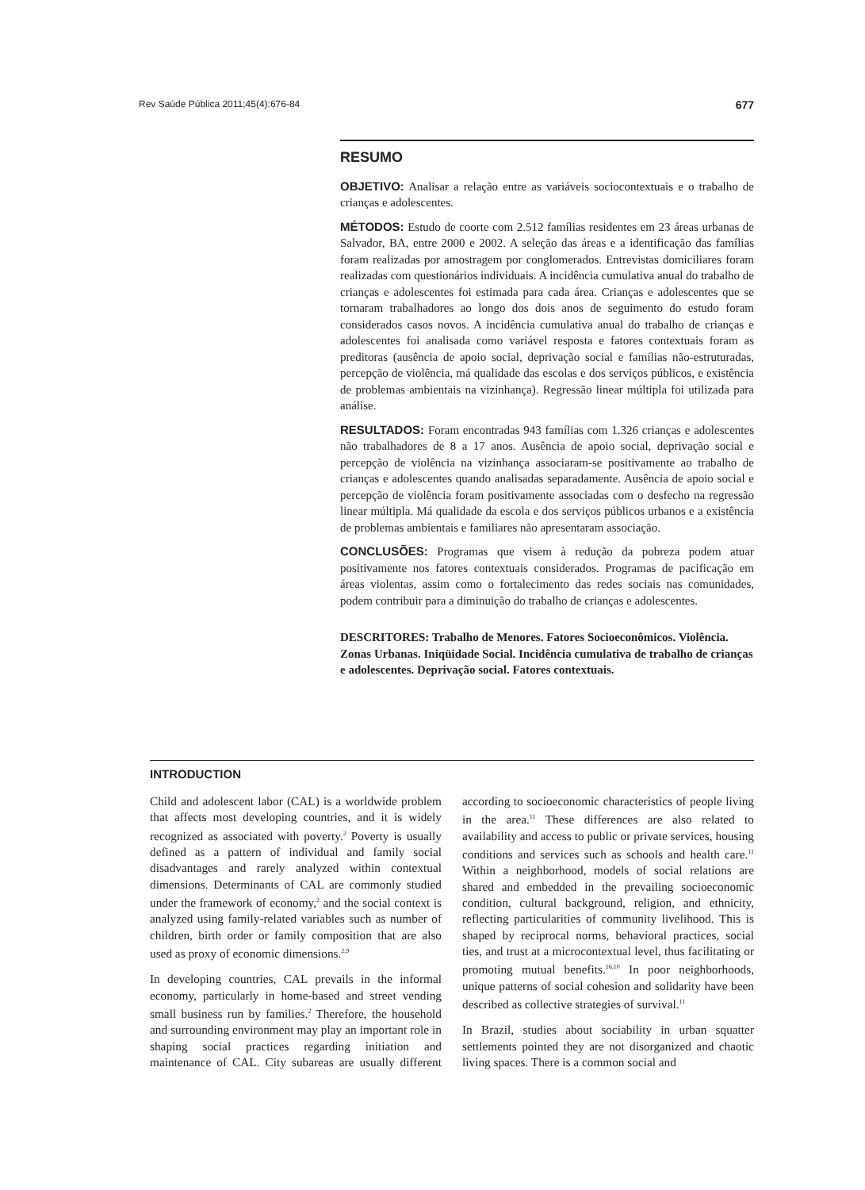Rev Saúde Pública 2011;45(4):676-84 677
RESUMO
OBJETIVO: Analisar a relação entre as variáveis sociocontextuais e o trabalho de crianças e adolescentes.
MÉTODOS: Estudo de coorte com 2.512 famílias residentes em 23 áreas urbanas de Salvador, BA, entre 2000 e 2002. A seleção das áreas e a identificação das famílias foram realizadas por amostragem por conglomerados. Entrevistas domiciliares foram realizadas com questionários individuais. A incidência cumulativa anual do trabalho de crianças e adolescentes foi estimada para cada área. Crianças e adolescentes que se tornaram trabalhadores ao longo dos dois anos de seguimento do estudo foram considerados casos novos. A incidência cumulativa anual do trabalho de crianças e adolescentes foi analisada como variável resposta e fatores contextuais foram as preditoras (ausência de apoio social, deprivação social e famílias não-estruturadas, percepção de violência, má qualidade das escolas e dos serviços públicos, e existência de problemas ambientais na vizinhança). Regressão linear múltipla foi utilizada para análise.
RESULTADOS: Foram encontradas 943 famílias com 1.326 crianças e adolescentes não trabalhadores de 8 a 17 anos. Ausência de apoio social, deprivação social e percepção de violência na vizinhança associaram-se positivamente ao trabalho de crianças e adolescentes quando analisadas separadamente. Ausência de apoio social e percepção de violência foram positivamente associadas com o desfecho na regressão linear múltipla. Má qualidade da escola e dos serviços públicos urbanos e a existência de problemas ambientais e familiares não apresentaram associação.
CONCLUSÕES: Programas que visem à redução da pobreza podem atuar positivamente nos fatores contextuais considerados. Programas de pacificação em áreas violentas, assim como o fortalecimento das redes sociais nas comunidades, podem contribuir para a diminuição do trabalho de crianças e adolescentes.
DESCRITORES: Trabalho de Menores. Fatores Socioeconômicos. Violência. Zonas Urbanas. Iniqüidade Social. Incidência cumulativa de trabalho de crianças e adolescentes. Deprivação social. Fatores contextuais.
INTRODUCTION
Child and adolescent labor (CAL) is a worldwide problem that affects most developing countries, and it is widely recognized as associated with poverty.<sup>2</sup> Poverty is usually defined as a pattern of individual and family social disadvantages and rarely analyzed within contextual dimensions. Determinants of CAL are commonly studied under the framework of economy,<sup>2</sup> and the social context is analyzed using family-related variables such as number of children, birth order or family composition that are also used as proxy of economic dimensions.<sup>2,9</sup>
In developing countries, CAL prevails in the informal economy, particularly in home-based and street vending small business run by families.<sup>2</sup> Therefore, the household and surrounding environment may play an important role in shaping social practices regarding initiation and maintenance of CAL. City subareas are usually different according to socioeconomic characteristics of people living in the area.<sup>11</sup> These differences are also related to availability and access to public or private services, housing conditions and services such as schools and health care.<sup>11</sup> Within a neighborhood, models of social relations are shared and embedded in the prevailing socioeconomic condition, cultural background, religion, and ethnicity, reflecting particularities of community livelihood. This is shaped by reciprocal norms, behavioral practices, social ties, and trust at a microcontextual level, thus facilitating or promoting mutual benefits.<sup>16,10</sup> In poor neighborhoods, unique patterns of social cohesion and solidarity have been described as collective strategies of survival.<sup>11</sup>
In Brazil, studies about sociability in urban squatter settlements pointed they are not disorganized and chaotic living spaces. There is a common social and